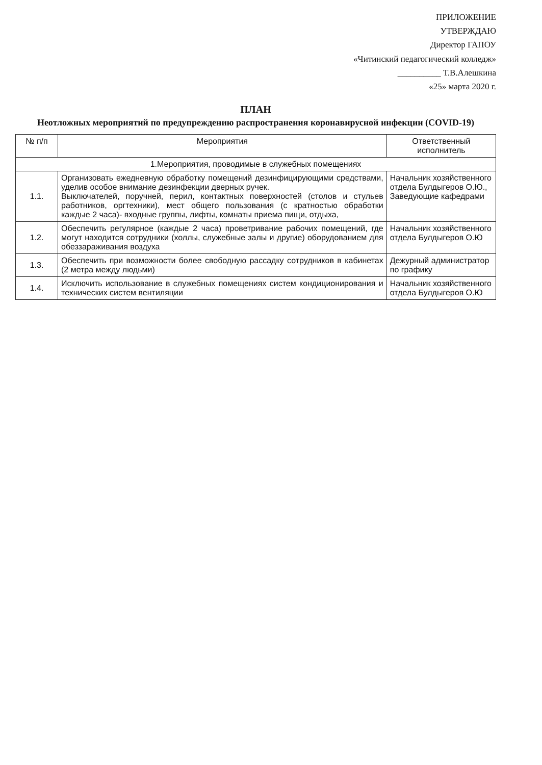ПРИЛОЖЕНИЕ
УТВЕРЖДАЮ
Директор ГАПОУ
«Читинский педагогический колледж»
__________ Т.В.Алешкина
«25» марта 2020 г.
ПЛАН
Неотложных мероприятий по предупреждению распространения коронавирусной инфекции (COVID-19)
| № п/п | Мероприятия | Ответственный исполнитель |
| --- | --- | --- |
| 1.Мероприятия, проводимые в служебных помещениях | | |
| 1.1. | Организовать ежедневную обработку помещений дезинфицирующими средствами, уделив особое внимание дезинфекции дверных ручек. Выключателей, поручней, перил, контактных поверхностей (столов и стульев работников, оргтехники), мест общего пользования (с кратностью обработки каждые 2 часа)- входные группы, лифты, комнаты приема пищи, отдыха, | Начальник хозяйственного отдела Булдыгеров О.Ю., Заведующие кафедрами |
| 1.2. | Обеспечить регулярное (каждые 2 часа) проветривание рабочих помещений, где могут находится сотрудники (холлы, служебные залы и другие) оборудованием для обеззараживания воздуха | Начальник хозяйственного отдела Булдыгеров О.Ю |
| 1.3. | Обеспечить при возможности более свободную рассадку сотрудников в кабинетах (2 метра между людьми) | Дежурный администратор по графику |
| 1.4. | Исключить использование в служебных помещениях систем кондиционирования и технических систем вентиляции | Начальник хозяйственного отдела Булдыгеров О.Ю |